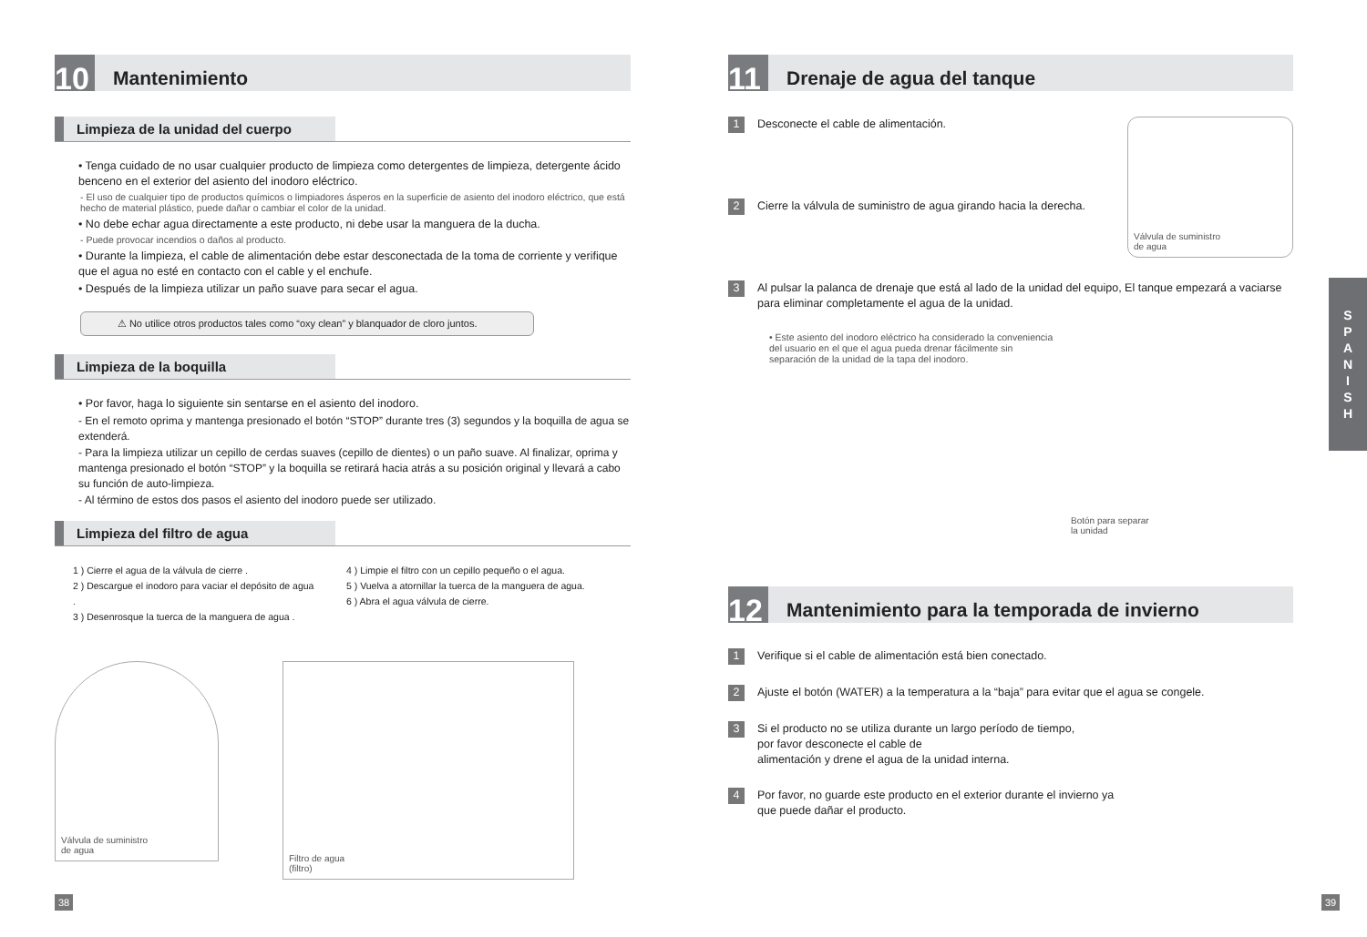10
Mantenimiento
Limpieza de la unidad del cuerpo
• Tenga cuidado de no usar cualquier producto de limpieza como detergentes de limpieza, detergente ácido benceno en el exterior del asiento del inodoro eléctrico.
- El uso de cualquier tipo de productos químicos o limpiadores ásperos en la superficie de asiento del inodoro eléctrico, que está hecho de material plástico, puede dañar o cambiar el color de la unidad.
• No debe echar agua directamente a este producto, ni debe usar la manguera de la ducha.
- Puede provocar incendios o daños al producto.
• Durante la limpieza, el cable de alimentación debe estar desconectada de la toma de corriente y verifique que el agua no esté en contacto con el cable y el enchufe.
• Después de la limpieza utilizar un paño suave para secar el agua.
⚠ No utilice otros productos tales como “oxy clean” y blanquador de cloro juntos.
Limpieza de la boquilla
• Por favor, haga lo siguiente sin sentarse en el asiento del inodoro.
- En el remoto oprima y mantenga presionado el botón “STOP” durante tres (3) segundos y la boquilla de agua se extenderá.
- Para la limpieza utilizar un cepillo de cerdas suaves (cepillo de dientes) o un paño suave. Al finalizar, oprima y mantenga presionado el botón “STOP” y la boquilla se retirará hacia atrás a su posición original y llevará a cabo su función de auto-limpieza.
- Al término de estos dos pasos el asiento del inodoro puede ser utilizado.
Limpieza del filtro de agua
1 ) Cierre el agua de la válvula de cierre .
2 ) Descargue el inodoro para vaciar el depósito de agua .
3 ) Desenrosque la tuerca de la manguera de agua .
4 ) Limpie el filtro con un cepillo pequeño o el agua.
5 ) Vuelva a atornillar la tuerca de la manguera de agua.
6 ) Abra el agua válvula de cierre.
Válvula de suministro
de agua
Filtro de agua
(filtro)
38
11
Drenaje de agua del tanque
1 Desconecte el cable de alimentación.
2 Cierre la válvula de suministro de agua girando hacia la derecha.
Válvula de suministro
de agua
3 Al pulsar la palanca de drenaje que está al lado de la unidad del equipo, El tanque empezará a vaciarse para eliminar completamente el agua de la unidad.
• Este asiento del inodoro eléctrico ha considerado la conveniencia del usuario en el que el agua pueda drenar fácilmente sin separación de la unidad de la tapa del inodoro.
Botón para separar
la unidad
12
Mantenimiento para la temporada de invierno
1 Verifique si el cable de alimentación está bien conectado.
2 Ajuste el botón (WATER) a la temperatura a la “baja” para evitar que el agua se congele.
3 Si el producto no se utiliza durante un largo período de tiempo,
por favor desconecte el cable de
alimentación y drene el agua de la unidad interna.
4 Por favor, no guarde este producto en el exterior durante el invierno ya
que puede dañar el producto.
S
P
A
N
I
S
H
39